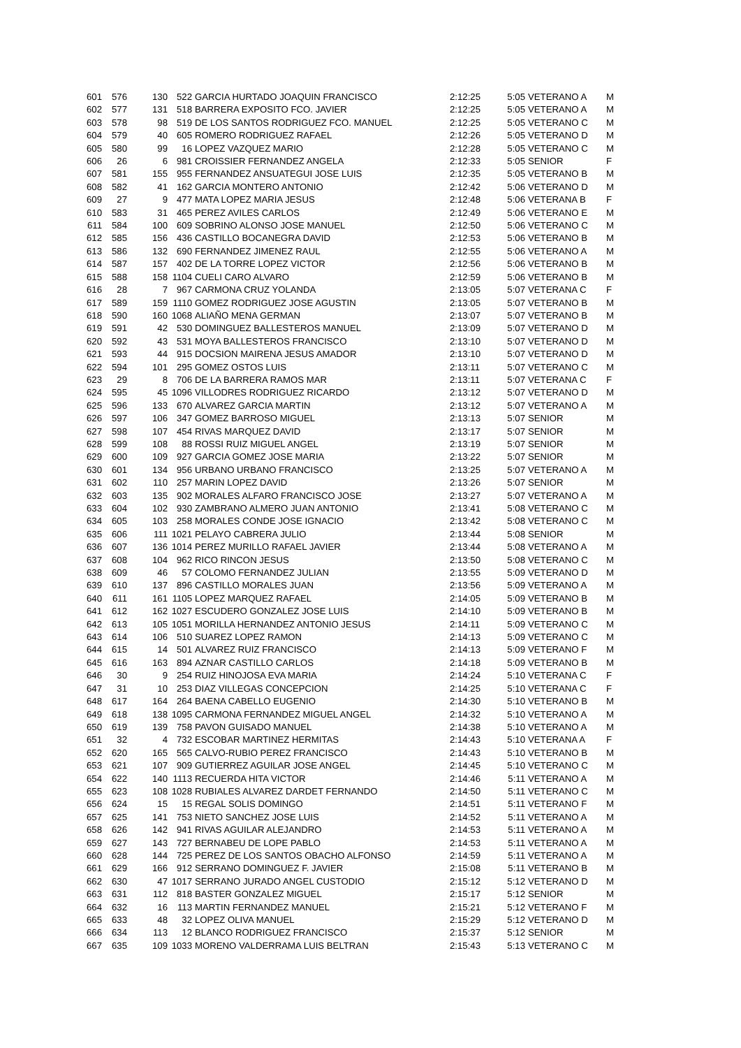| 601 | 576 | 130 | 522 | GARCIA HURTADO JOAQUIN FRANCISCO | 2:12:25 | 5:05 | VETERANO A | M |
| 602 | 577 | 131 | 518 | BARRERA EXPOSITO FCO. JAVIER | 2:12:25 | 5:05 | VETERANO A | M |
| 603 | 578 | 98 | 519 | DE LOS SANTOS RODRIGUEZ FCO. MANUEL | 2:12:25 | 5:05 | VETERANO C | M |
| 604 | 579 | 40 | 605 | ROMERO RODRIGUEZ RAFAEL | 2:12:26 | 5:05 | VETERANO D | M |
| 605 | 580 | 99 | 16 | LOPEZ VAZQUEZ MARIO | 2:12:28 | 5:05 | VETERANO C | M |
| 606 | 26 | 6 | 981 | CROISSIER FERNANDEZ ANGELA | 2:12:33 | 5:05 | SENIOR | F |
| 607 | 581 | 155 | 955 | FERNANDEZ ANSUATEGUI JOSE LUIS | 2:12:35 | 5:05 | VETERANO B | M |
| 608 | 582 | 41 | 162 | GARCIA MONTERO ANTONIO | 2:12:42 | 5:06 | VETERANO D | M |
| 609 | 27 | 9 | 477 | MATA LOPEZ MARIA JESUS | 2:12:48 | 5:06 | VETERANA B | F |
| 610 | 583 | 31 | 465 | PEREZ AVILES CARLOS | 2:12:49 | 5:06 | VETERANO E | M |
| 611 | 584 | 100 | 609 | SOBRINO ALONSO JOSE MANUEL | 2:12:50 | 5:06 | VETERANO C | M |
| 612 | 585 | 156 | 436 | CASTILLO BOCANEGRA DAVID | 2:12:53 | 5:06 | VETERANO B | M |
| 613 | 586 | 132 | 690 | FERNANDEZ JIMENEZ RAUL | 2:12:55 | 5:06 | VETERANO A | M |
| 614 | 587 | 157 | 402 | DE LA TORRE LOPEZ VICTOR | 2:12:56 | 5:06 | VETERANO B | M |
| 615 | 588 | 158 | 1104 | CUELI CARO ALVARO | 2:12:59 | 5:06 | VETERANO B | M |
| 616 | 28 | 7 | 967 | CARMONA CRUZ YOLANDA | 2:13:05 | 5:07 | VETERANA C | F |
| 617 | 589 | 159 | 1110 | GOMEZ RODRIGUEZ JOSE AGUSTIN | 2:13:05 | 5:07 | VETERANO B | M |
| 618 | 590 | 160 | 1068 | ALIAÑO MENA GERMAN | 2:13:07 | 5:07 | VETERANO B | M |
| 619 | 591 | 42 | 530 | DOMINGUEZ BALLESTEROS MANUEL | 2:13:09 | 5:07 | VETERANO D | M |
| 620 | 592 | 43 | 531 | MOYA BALLESTEROS FRANCISCO | 2:13:10 | 5:07 | VETERANO D | M |
| 621 | 593 | 44 | 915 | DOCSION MAIRENA JESUS AMADOR | 2:13:10 | 5:07 | VETERANO D | M |
| 622 | 594 | 101 | 295 | GOMEZ OSTOS LUIS | 2:13:11 | 5:07 | VETERANO C | M |
| 623 | 29 | 8 | 706 | DE LA BARRERA RAMOS MAR | 2:13:11 | 5:07 | VETERANA C | F |
| 624 | 595 | 45 | 1096 | VILLODRES RODRIGUEZ RICARDO | 2:13:12 | 5:07 | VETERANO D | M |
| 625 | 596 | 133 | 670 | ALVAREZ GARCIA MARTIN | 2:13:12 | 5:07 | VETERANO A | M |
| 626 | 597 | 106 | 347 | GOMEZ BARROSO MIGUEL | 2:13:13 | 5:07 | SENIOR | M |
| 627 | 598 | 107 | 454 | RIVAS MARQUEZ DAVID | 2:13:17 | 5:07 | SENIOR | M |
| 628 | 599 | 108 | 88 | ROSSI RUIZ MIGUEL ANGEL | 2:13:19 | 5:07 | SENIOR | M |
| 629 | 600 | 109 | 927 | GARCIA GOMEZ JOSE MARIA | 2:13:22 | 5:07 | SENIOR | M |
| 630 | 601 | 134 | 956 | URBANO URBANO FRANCISCO | 2:13:25 | 5:07 | VETERANO A | M |
| 631 | 602 | 110 | 257 | MARIN LOPEZ DAVID | 2:13:26 | 5:07 | SENIOR | M |
| 632 | 603 | 135 | 902 | MORALES ALFARO FRANCISCO JOSE | 2:13:27 | 5:07 | VETERANO A | M |
| 633 | 604 | 102 | 930 | ZAMBRANO ALMERO JUAN ANTONIO | 2:13:41 | 5:08 | VETERANO C | M |
| 634 | 605 | 103 | 258 | MORALES CONDE JOSE IGNACIO | 2:13:42 | 5:08 | VETERANO C | M |
| 635 | 606 | 111 | 1021 | PELAYO CABRERA JULIO | 2:13:44 | 5:08 | SENIOR | M |
| 636 | 607 | 136 | 1014 | PEREZ MURILLO RAFAEL JAVIER | 2:13:44 | 5:08 | VETERANO A | M |
| 637 | 608 | 104 | 962 | RICO RINCON JESUS | 2:13:50 | 5:08 | VETERANO C | M |
| 638 | 609 | 46 | 57 | COLOMO FERNANDEZ JULIAN | 2:13:55 | 5:09 | VETERANO D | M |
| 639 | 610 | 137 | 896 | CASTILLO MORALES JUAN | 2:13:56 | 5:09 | VETERANO A | M |
| 640 | 611 | 161 | 1105 | LOPEZ MARQUEZ RAFAEL | 2:14:05 | 5:09 | VETERANO B | M |
| 641 | 612 | 162 | 1027 | ESCUDERO GONZALEZ JOSE LUIS | 2:14:10 | 5:09 | VETERANO B | M |
| 642 | 613 | 105 | 1051 | MORILLA HERNANDEZ ANTONIO JESUS | 2:14:11 | 5:09 | VETERANO C | M |
| 643 | 614 | 106 | 510 | SUAREZ LOPEZ RAMON | 2:14:13 | 5:09 | VETERANO C | M |
| 644 | 615 | 14 | 501 | ALVAREZ RUIZ FRANCISCO | 2:14:13 | 5:09 | VETERANO F | M |
| 645 | 616 | 163 | 894 | AZNAR CASTILLO CARLOS | 2:14:18 | 5:09 | VETERANO B | M |
| 646 | 30 | 9 | 254 | RUIZ HINOJOSA EVA MARIA | 2:14:24 | 5:10 | VETERANA C | F |
| 647 | 31 | 10 | 253 | DIAZ VILLEGAS CONCEPCION | 2:14:25 | 5:10 | VETERANA C | F |
| 648 | 617 | 164 | 264 | BAENA CABELLO EUGENIO | 2:14:30 | 5:10 | VETERANO B | M |
| 649 | 618 | 138 | 1095 | CARMONA FERNANDEZ MIGUEL ANGEL | 2:14:32 | 5:10 | VETERANO A | M |
| 650 | 619 | 139 | 758 | PAVON GUISADO MANUEL | 2:14:38 | 5:10 | VETERANO A | M |
| 651 | 32 | 4 | 732 | ESCOBAR MARTINEZ HERMITAS | 2:14:43 | 5:10 | VETERANA A | F |
| 652 | 620 | 165 | 565 | CALVO-RUBIO PEREZ FRANCISCO | 2:14:43 | 5:10 | VETERANO B | M |
| 653 | 621 | 107 | 909 | GUTIERREZ AGUILAR JOSE ANGEL | 2:14:45 | 5:10 | VETERANO C | M |
| 654 | 622 | 140 | 1113 | RECUERDA HITA VICTOR | 2:14:46 | 5:11 | VETERANO A | M |
| 655 | 623 | 108 | 1028 | RUBIALES ALVAREZ DARDET FERNANDO | 2:14:50 | 5:11 | VETERANO C | M |
| 656 | 624 | 15 | 15 | REGAL SOLIS DOMINGO | 2:14:51 | 5:11 | VETERANO F | M |
| 657 | 625 | 141 | 753 | NIETO SANCHEZ JOSE LUIS | 2:14:52 | 5:11 | VETERANO A | M |
| 658 | 626 | 142 | 941 | RIVAS AGUILAR ALEJANDRO | 2:14:53 | 5:11 | VETERANO A | M |
| 659 | 627 | 143 | 727 | BERNABEU DE LOPE PABLO | 2:14:53 | 5:11 | VETERANO A | M |
| 660 | 628 | 144 | 725 | PEREZ DE LOS SANTOS OBACHO ALFONSO | 2:14:59 | 5:11 | VETERANO A | M |
| 661 | 629 | 166 | 912 | SERRANO DOMINGUEZ F. JAVIER | 2:15:08 | 5:11 | VETERANO B | M |
| 662 | 630 | 47 | 1017 | SERRANO JURADO ANGEL CUSTODIO | 2:15:12 | 5:12 | VETERANO D | M |
| 663 | 631 | 112 | 818 | BASTER GONZALEZ MIGUEL | 2:15:17 | 5:12 | SENIOR | M |
| 664 | 632 | 16 | 113 | MARTIN FERNANDEZ MANUEL | 2:15:21 | 5:12 | VETERANO F | M |
| 665 | 633 | 48 | 32 | LOPEZ OLIVA MANUEL | 2:15:29 | 5:12 | VETERANO D | M |
| 666 | 634 | 113 | 12 | BLANCO RODRIGUEZ FRANCISCO | 2:15:37 | 5:12 | SENIOR | M |
| 667 | 635 | 109 | 1033 | MORENO VALDERRAMA LUIS BELTRAN | 2:15:43 | 5:13 | VETERANO C | M |